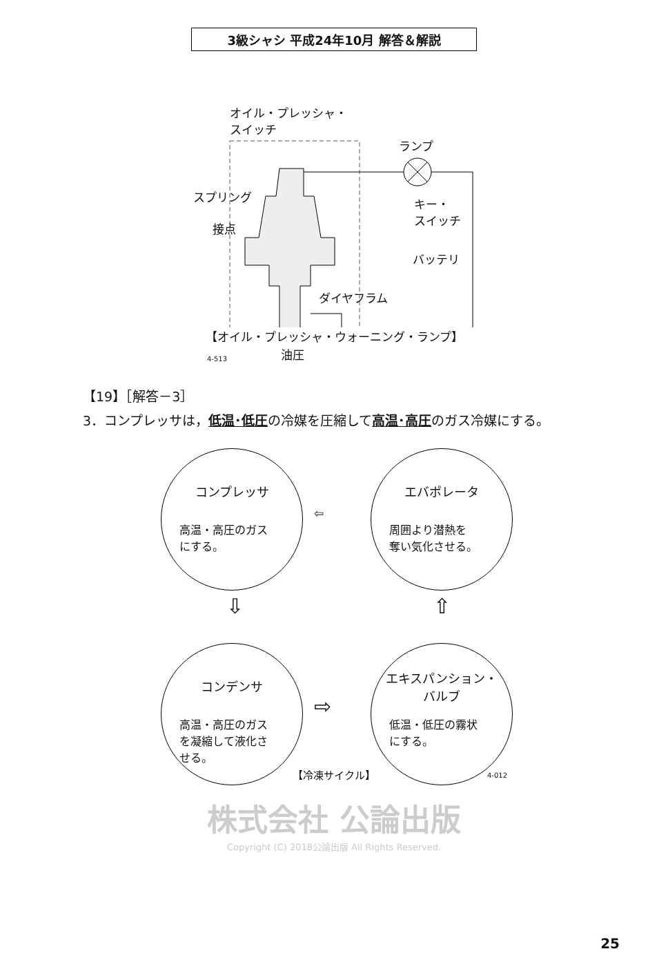3級シャシ 平成24年10月 解答＆解説
オイル・プレッシャ・
スイッチ
ランプ
スプリング
キー・
スイッチ
接点
バッテリ
ダイヤフラム
4-513 油圧
【オイル・プレッシャ・ウォーニング・ランプ】
【19】［解答－3］
3．コンプレッサは，低温･低圧の冷媒を圧縮して高温･高圧のガス冷媒にする。
コンプレッサ
高温・高圧のガス
にする。
エバポレータ
周囲より潜熱を
奪い気化させる。
⇦
⇩ ⇧
コンデンサ
高温・高圧のガス
を凝縮して液化さ
せる。
⇨
エキスパンション・
バルブ
低温・低圧の霧状
にする。
4-012
【冷凍サイクル】
株式会社 公論出版
Copyright (C) 2018公論出版 All Rights Reserved.
25